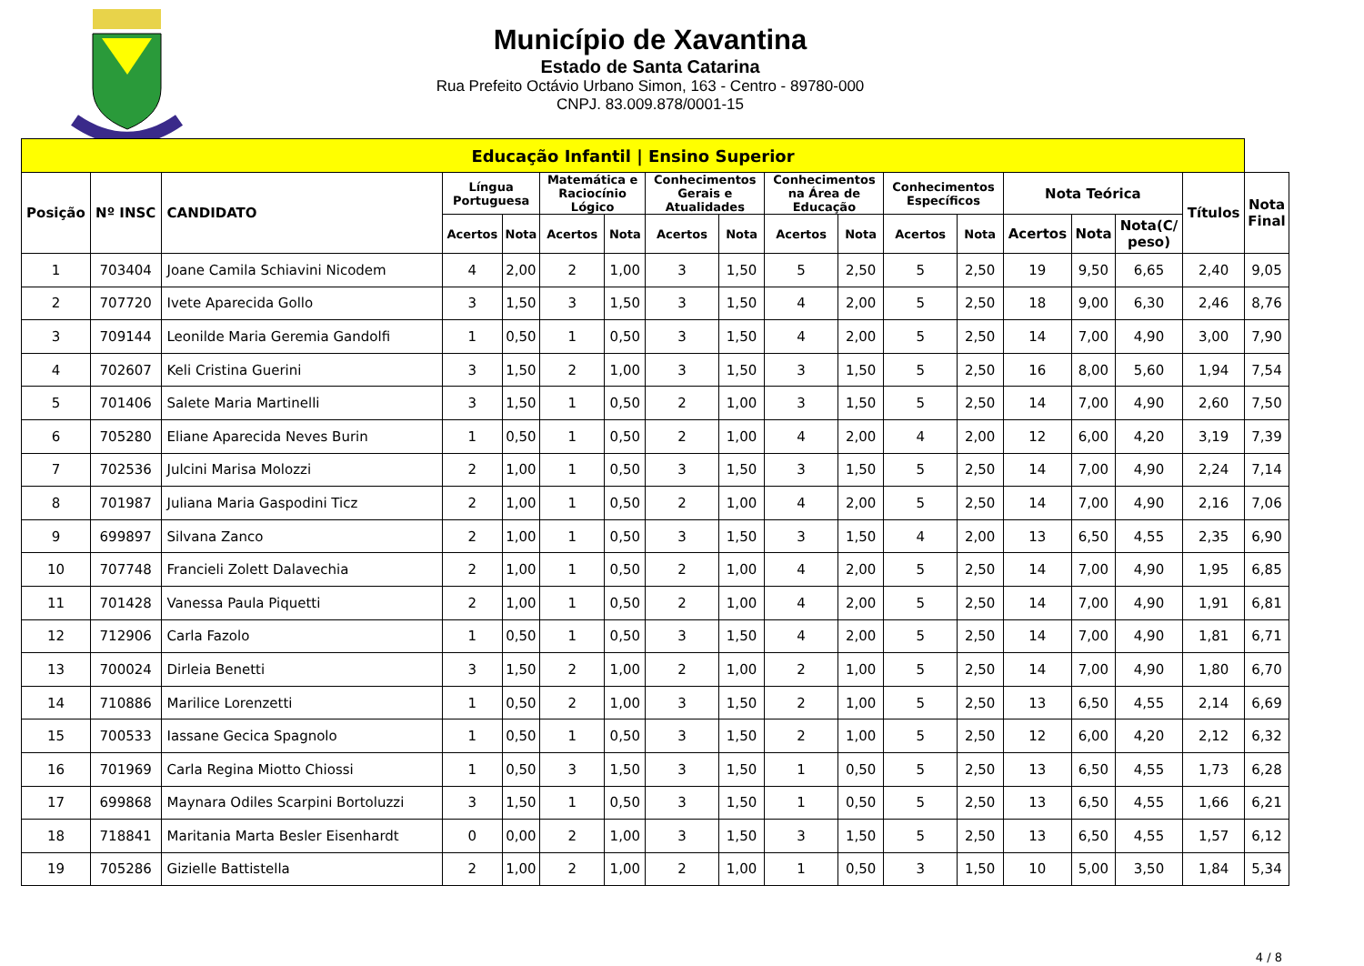Município de Xavantina
Estado de Santa Catarina
Rua Prefeito Octávio Urbano Simon, 163 - Centro - 89780-000
CNPJ. 83.009.878/0001-15
| Educação Infantil / Ensino Superior | | | | | | | | | | | | | | | | | |
| --- | --- | --- | --- | --- | --- | --- | --- | --- | --- | --- | --- | --- | --- | --- | --- | --- | --- |
| Posição | Nº INSC | CANDIDATO | Língua Portuguesa | | Matemática e Raciocínio Lógico | | Conhecimentos Gerais e Atualidades | | Conhecimentos na Área de Educação | | Conhecimentos Específicos | | Nota Teórica | | | Títulos | Nota Final |
| | | | Acertos | Nota | Acertos | Nota | Acertos | Nota | Acertos | Nota | Acertos | Nota | Acertos | Nota | Nota(C/ peso) | | |
| 1 | 703404 | Joane Camila Schiavini Nicodem | 4 | 2,00 | 2 | 1,00 | 3 | 1,50 | 5 | 2,50 | 5 | 2,50 | 19 | 9,50 | 6,65 | 2,40 | 9,05 |
| 2 | 707720 | Ivete Aparecida Gollo | 3 | 1,50 | 3 | 1,50 | 3 | 1,50 | 4 | 2,00 | 5 | 2,50 | 18 | 9,00 | 6,30 | 2,46 | 8,76 |
| 3 | 709144 | Leonilde Maria Geremia Gandolfi | 1 | 0,50 | 1 | 0,50 | 3 | 1,50 | 4 | 2,00 | 5 | 2,50 | 14 | 7,00 | 4,90 | 3,00 | 7,90 |
| 4 | 702607 | Keli Cristina Guerini | 3 | 1,50 | 2 | 1,00 | 3 | 1,50 | 3 | 1,50 | 5 | 2,50 | 16 | 8,00 | 5,60 | 1,94 | 7,54 |
| 5 | 701406 | Salete Maria Martinelli | 3 | 1,50 | 1 | 0,50 | 2 | 1,00 | 3 | 1,50 | 5 | 2,50 | 14 | 7,00 | 4,90 | 2,60 | 7,50 |
| 6 | 705280 | Eliane Aparecida Neves Burin | 1 | 0,50 | 1 | 0,50 | 2 | 1,00 | 4 | 2,00 | 4 | 2,00 | 12 | 6,00 | 4,20 | 3,19 | 7,39 |
| 7 | 702536 | Julcini Marisa Molozzi | 2 | 1,00 | 1 | 0,50 | 3 | 1,50 | 3 | 1,50 | 5 | 2,50 | 14 | 7,00 | 4,90 | 2,24 | 7,14 |
| 8 | 701987 | Juliana Maria Gaspodini Ticz | 2 | 1,00 | 1 | 0,50 | 2 | 1,00 | 4 | 2,00 | 5 | 2,50 | 14 | 7,00 | 4,90 | 2,16 | 7,06 |
| 9 | 699897 | Silvana Zanco | 2 | 1,00 | 1 | 0,50 | 3 | 1,50 | 3 | 1,50 | 4 | 2,00 | 13 | 6,50 | 4,55 | 2,35 | 6,90 |
| 10 | 707748 | Francieli Zolett Dalavechia | 2 | 1,00 | 1 | 0,50 | 2 | 1,00 | 4 | 2,00 | 5 | 2,50 | 14 | 7,00 | 4,90 | 1,95 | 6,85 |
| 11 | 701428 | Vanessa Paula Piquetti | 2 | 1,00 | 1 | 0,50 | 2 | 1,00 | 4 | 2,00 | 5 | 2,50 | 14 | 7,00 | 4,90 | 1,91 | 6,81 |
| 12 | 712906 | Carla Fazolo | 1 | 0,50 | 1 | 0,50 | 3 | 1,50 | 4 | 2,00 | 5 | 2,50 | 14 | 7,00 | 4,90 | 1,81 | 6,71 |
| 13 | 700024 | Dirleia Benetti | 3 | 1,50 | 2 | 1,00 | 2 | 1,00 | 2 | 1,00 | 5 | 2,50 | 14 | 7,00 | 4,90 | 1,80 | 6,70 |
| 14 | 710886 | Marilice Lorenzetti | 1 | 0,50 | 2 | 1,00 | 3 | 1,50 | 2 | 1,00 | 5 | 2,50 | 13 | 6,50 | 4,55 | 2,14 | 6,69 |
| 15 | 700533 | Iassane Gecica Spagnolo | 1 | 0,50 | 1 | 0,50 | 3 | 1,50 | 2 | 1,00 | 5 | 2,50 | 12 | 6,00 | 4,20 | 2,12 | 6,32 |
| 16 | 701969 | Carla Regina Miotto Chiossi | 1 | 0,50 | 3 | 1,50 | 3 | 1,50 | 1 | 0,50 | 5 | 2,50 | 13 | 6,50 | 4,55 | 1,73 | 6,28 |
| 17 | 699868 | Maynara Odiles Scarpini Bortoluzzi | 3 | 1,50 | 1 | 0,50 | 3 | 1,50 | 1 | 0,50 | 5 | 2,50 | 13 | 6,50 | 4,55 | 1,66 | 6,21 |
| 18 | 718841 | Maritania Marta Besler Eisenhardt | 0 | 0,00 | 2 | 1,00 | 3 | 1,50 | 3 | 1,50 | 5 | 2,50 | 13 | 6,50 | 4,55 | 1,57 | 6,12 |
| 19 | 705286 | Gizielle Battistella | 2 | 1,00 | 2 | 1,00 | 2 | 1,00 | 1 | 0,50 | 3 | 1,50 | 10 | 5,00 | 3,50 | 1,84 | 5,34 |
4 / 8